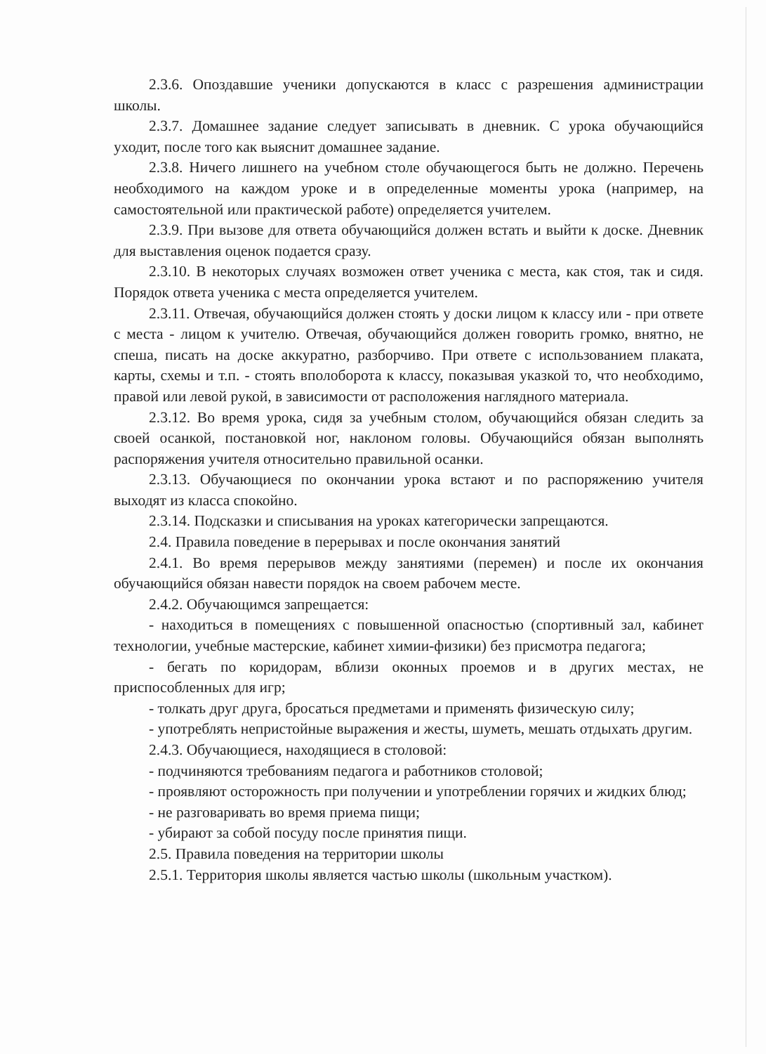2.3.6. Опоздавшие ученики допускаются в класс с разрешения администрации школы.
2.3.7. Домашнее задание следует записывать в дневник. С урока обучающийся уходит, после того как выяснит домашнее задание.
2.3.8. Ничего лишнего на учебном столе обучающегося быть не должно. Перечень необходимого на каждом уроке и в определенные моменты урока (например, на самостоятельной или практической работе) определяется учителем.
2.3.9. При вызове для ответа обучающийся должен встать и выйти к доске. Дневник для выставления оценок подается сразу.
2.3.10. В некоторых случаях возможен ответ ученика с места, как стоя, так и сидя. Порядок ответа ученика с места определяется учителем.
2.3.11. Отвечая, обучающийся должен стоять у доски лицом к классу или - при ответе с места - лицом к учителю. Отвечая, обучающийся должен говорить громко, внятно, не спеша, писать на доске аккуратно, разборчиво. При ответе с использованием плаката, карты, схемы и т.п. - стоять вполоборота к классу, показывая указкой то, что необходимо, правой или левой рукой, в зависимости от расположения наглядного материала.
2.3.12. Во время урока, сидя за учебным столом, обучающийся обязан следить за своей осанкой, постановкой ног, наклоном головы. Обучающийся обязан выполнять распоряжения учителя относительно правильной осанки.
2.3.13. Обучающиеся по окончании урока встают и по распоряжению учителя выходят из класса спокойно.
2.3.14. Подсказки и списывания на уроках категорически запрещаются.
2.4. Правила поведение в перерывах и после окончания занятий
2.4.1. Во время перерывов между занятиями (перемен) и после их окончания обучающийся обязан навести порядок на своем рабочем месте.
2.4.2. Обучающимся запрещается:
- находиться в помещениях с повышенной опасностью (спортивный зал, кабинет технологии, учебные мастерские, кабинет химии-физики) без присмотра педагога;
- бегать по коридорам, вблизи оконных проемов и в других местах, не приспособленных для игр;
- толкать друг друга, бросаться предметами и применять физическую силу;
- употреблять непристойные выражения и жесты, шуметь, мешать отдыхать другим.
2.4.3. Обучающиеся, находящиеся в столовой:
- подчиняются требованиям педагога и работников столовой;
- проявляют осторожность при получении и употреблении горячих и жидких блюд;
- не разговаривать во время приема пищи;
- убирают за собой посуду после принятия пищи.
2.5. Правила поведения на территории школы
2.5.1. Территория школы является частью школы (школьным участком).